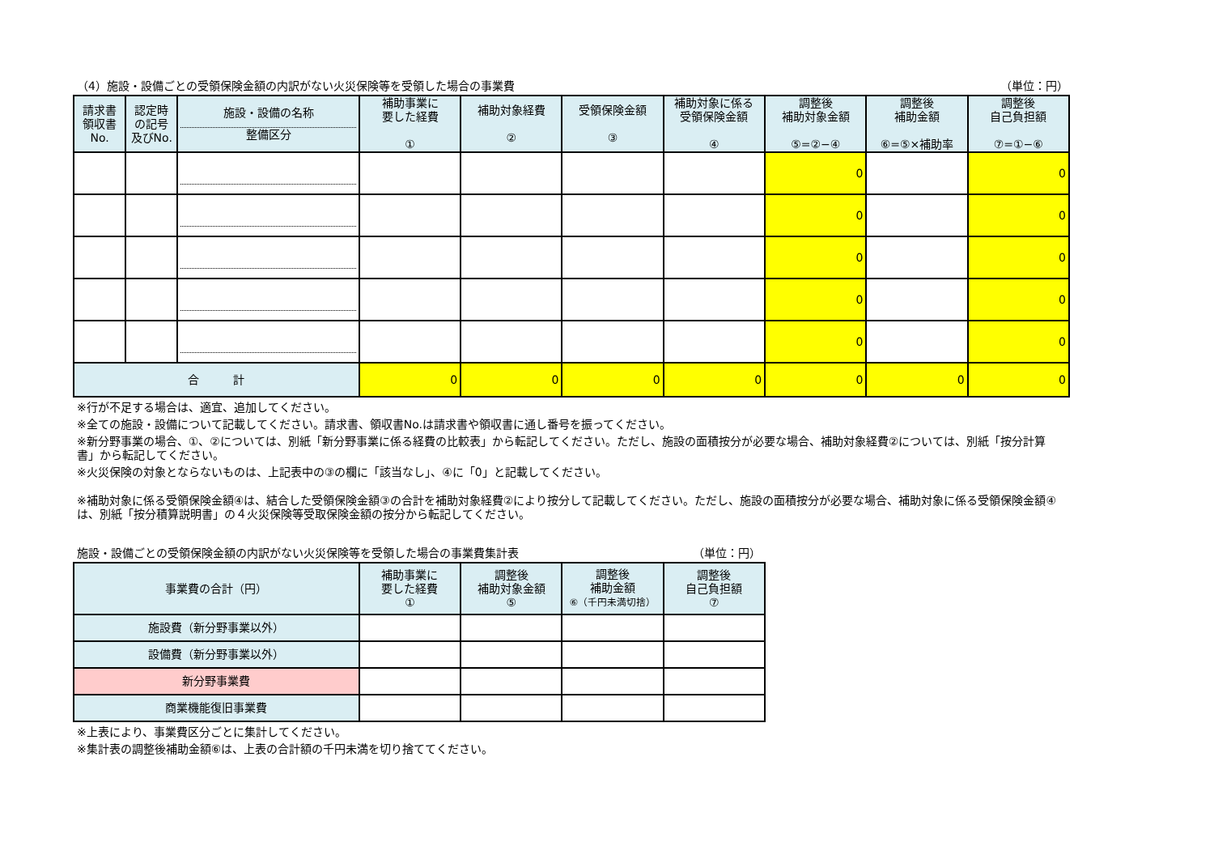（4）施設・設備ごとの受領保険金額の内訳がない火災保険等を受領した場合の事業費 （単位：円）
| 請求書 領収書 No. | 認定時 の記号 及びNo. | 施設・設備の名称 整備区分 | 補助事業に 要した経費 ① | 補助対象経費 ② | 受領保険金額 ③ | 補助対象に係る 受領保険金額 ④ | 調整後 補助対象金額 ⑤=②−④ | 調整後 補助金額 ⑥=⑤×補助率 | 調整後 自己負担額 ⑦=①−⑥ |
| --- | --- | --- | --- | --- | --- | --- | --- | --- | --- |
| | | | | | | | 0 | | 0 |
| | | | | | | | 0 | | 0 |
| | | | | | | | 0 | | 0 |
| | | | | | | | 0 | | 0 |
| | | | | | | | 0 | | 0 |
| 合 計 | | | 0 | 0 | 0 | 0 | 0 | 0 | 0 |
※行が不足する場合は、適宜、追加してください。
※全ての施設・設備について記載してください。請求書、領収書No.は請求書や領収書に通し番号を振ってください。
※新分野事業の場合、①、②については、別紙「新分野事業に係る経費の比較表」から転記してください。ただし、施設の面積按分が必要な場合、補助対象経費②については、別紙「按分計算書」から転記してください。
※火災保険の対象とならないものは、上記表中の③の欄に「該当なし」、④に「0」と記載してください。
※補助対象に係る受領保険金額④は、結合した受領保険金額③の合計を補助対象経費②により按分して記載してください。ただし、施設の面積按分が必要な場合、補助対象に係る受領保険金額④は、別紙「按分積算説明書」の４火災保険等受取保険金額の按分から転記してください。
施設・設備ごとの受領保険金額の内訳がない火災保険等を受領した場合の事業費集計表 （単位：円）
| 事業費の合計（円） | 補助事業に 要した経費 ① | 調整後 補助対象金額 ⑤ | 調整後 補助金額 ⑥（千円未満切捨） | 調整後 自己負担額 ⑦ |
| --- | --- | --- | --- | --- |
| 施設費（新分野事業以外） | | | | |
| 設備費（新分野事業以外） | | | | |
| 新分野事業費 | | | | |
| 商業機能復旧事業費 | | | | |
※上表により、事業費区分ごとに集計してください。
※集計表の調整後補助金額⑥は、上表の合計額の千円未満を切り捨ててください。